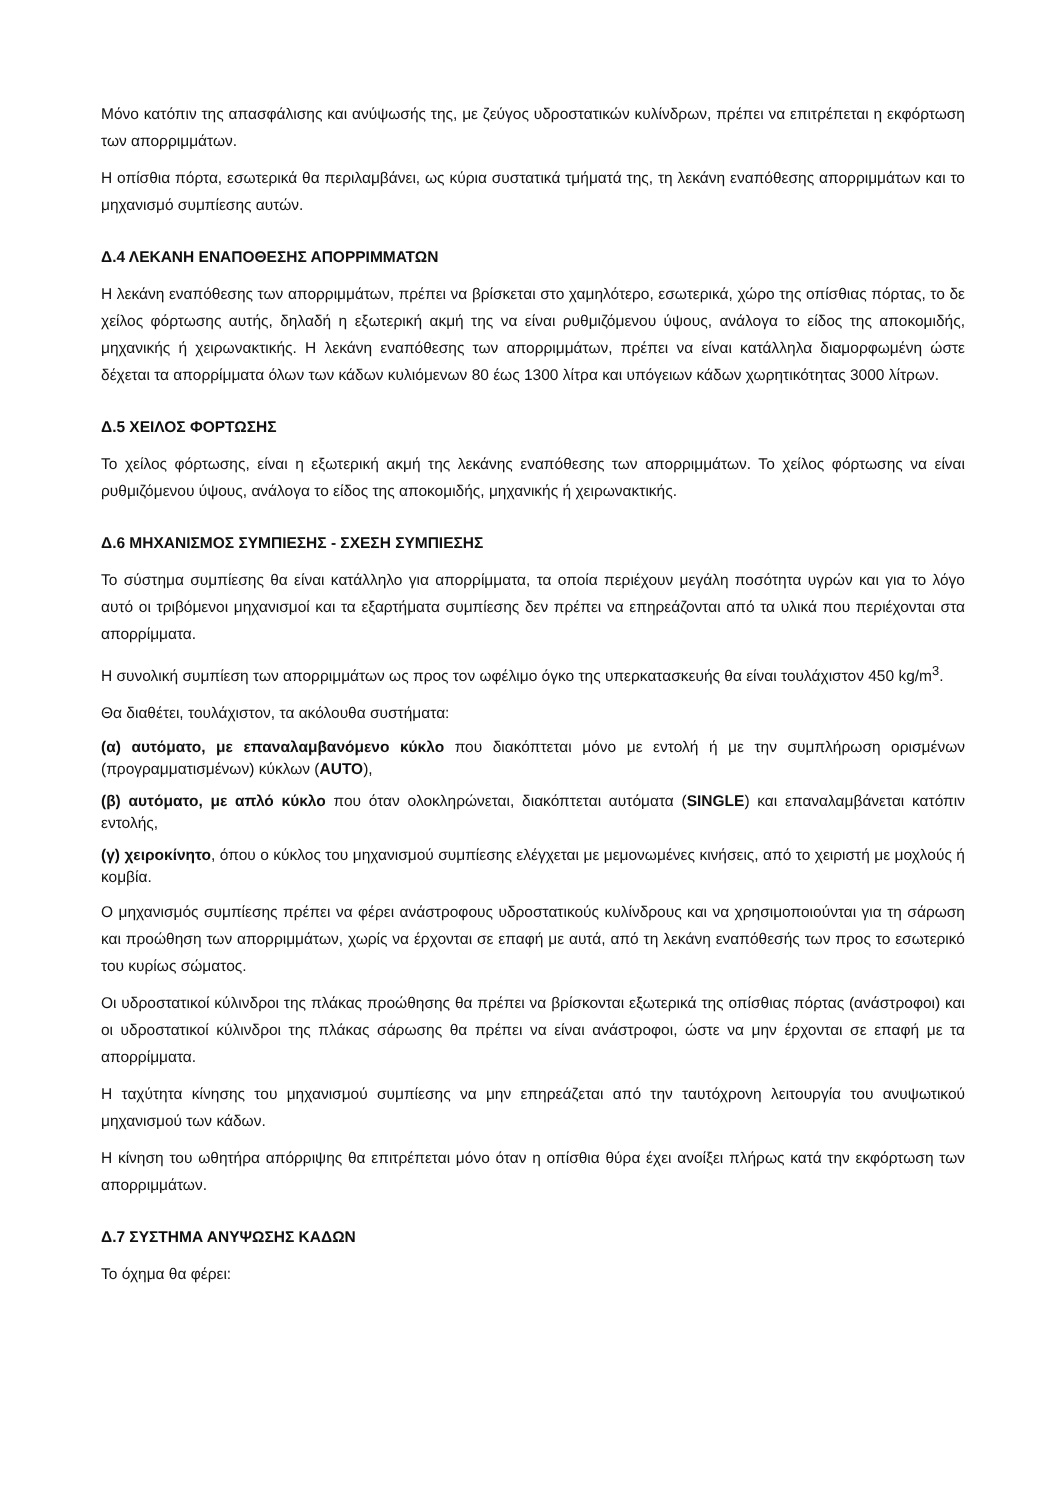Μόνο κατόπιν της απασφάλισης και ανύψωσής της, με ζεύγος υδροστατικών κυλίνδρων, πρέπει να επιτρέπεται η εκφόρτωση των απορριμμάτων.
Η οπίσθια πόρτα, εσωτερικά θα περιλαμβάνει, ως κύρια συστατικά τμήματά της, τη λεκάνη εναπόθεσης απορριμμάτων και το μηχανισμό συμπίεσης αυτών.
Δ.4 ΛΕΚΑΝΗ ΕΝΑΠΟΘΕΣΗΣ ΑΠΟΡΡΙΜΜΑΤΩΝ
Η λεκάνη εναπόθεσης των απορριμμάτων, πρέπει να βρίσκεται στο χαμηλότερο, εσωτερικά, χώρο της οπίσθιας πόρτας, το δε χείλος φόρτωσης αυτής, δηλαδή η εξωτερική ακμή της να είναι ρυθμιζόμενου ύψους, ανάλογα το είδος της αποκομιδής, μηχανικής ή χειρωνακτικής. Η λεκάνη εναπόθεσης των απορριμμάτων, πρέπει να είναι κατάλληλα διαμορφωμένη ώστε δέχεται τα απορρίμματα όλων των κάδων κυλιόμενων 80 έως 1300 λίτρα και υπόγειων κάδων χωρητικότητας 3000 λίτρων.
Δ.5 ΧΕΙΛΟΣ ΦΟΡΤΩΣΗΣ
Το χείλος φόρτωσης, είναι η εξωτερική ακμή της λεκάνης εναπόθεσης των απορριμμάτων. Το χείλος φόρτωσης να είναι ρυθμιζόμενου ύψους, ανάλογα το είδος της αποκομιδής, μηχανικής ή χειρωνακτικής.
Δ.6 ΜΗΧΑΝΙΣΜΟΣ ΣΥΜΠΙΕΣΗΣ - ΣΧΕΣΗ ΣΥΜΠΙΕΣΗΣ
Το σύστημα συμπίεσης θα είναι κατάλληλο για απορρίμματα, τα οποία περιέχουν μεγάλη ποσότητα υγρών και για το λόγο αυτό οι τριβόμενοι μηχανισμοί και τα εξαρτήματα συμπίεσης δεν πρέπει να επηρεάζονται από τα υλικά που περιέχονται στα απορρίμματα.
Η συνολική συμπίεση των απορριμμάτων ως προς τον ωφέλιμο όγκο της υπερκατασκευής θα είναι τουλάχιστον 450 kg/m<sup>3</sup>.
Θα διαθέτει, τουλάχιστον, τα ακόλουθα συστήματα:
(α) αυτόματο, με επαναλαμβανόμενο κύκλο που διακόπτεται μόνο με εντολή ή με την συμπλήρωση ορισμένων (προγραμματισμένων) κύκλων (AUTO),
(β) αυτόματο, με απλό κύκλο που όταν ολοκληρώνεται, διακόπτεται αυτόματα (SINGLE) και επαναλαμβάνεται κατόπιν εντολής,
(γ) χειροκίνητο, όπου ο κύκλος του μηχανισμού συμπίεσης ελέγχεται με μεμονωμένες κινήσεις, από το χειριστή με μοχλούς ή κομβία.
Ο μηχανισμός συμπίεσης πρέπει να φέρει ανάστροφους υδροστατικούς κυλίνδρους και να χρησιμοποιούνται για τη σάρωση και προώθηση των απορριμμάτων, χωρίς να έρχονται σε επαφή με αυτά, από τη λεκάνη εναπόθεσής των προς το εσωτερικό του κυρίως σώματος.
Οι υδροστατικοί κύλινδροι της πλάκας προώθησης θα πρέπει να βρίσκονται εξωτερικά της οπίσθιας πόρτας (ανάστροφοι) και οι υδροστατικοί κύλινδροι της πλάκας σάρωσης θα πρέπει να είναι ανάστροφοι, ώστε να μην έρχονται σε επαφή με τα απορρίμματα.
Η ταχύτητα κίνησης του μηχανισμού συμπίεσης να μην επηρεάζεται από την ταυτόχρονη λειτουργία του ανυψωτικού μηχανισμού των κάδων.
Η κίνηση του ωθητήρα απόρριψης θα επιτρέπεται μόνο όταν η οπίσθια θύρα έχει ανοίξει πλήρως κατά την εκφόρτωση των απορριμμάτων.
Δ.7 ΣΥΣΤΗΜΑ ΑΝΥΨΩΣΗΣ ΚΑΔΩΝ
Το όχημα θα φέρει: